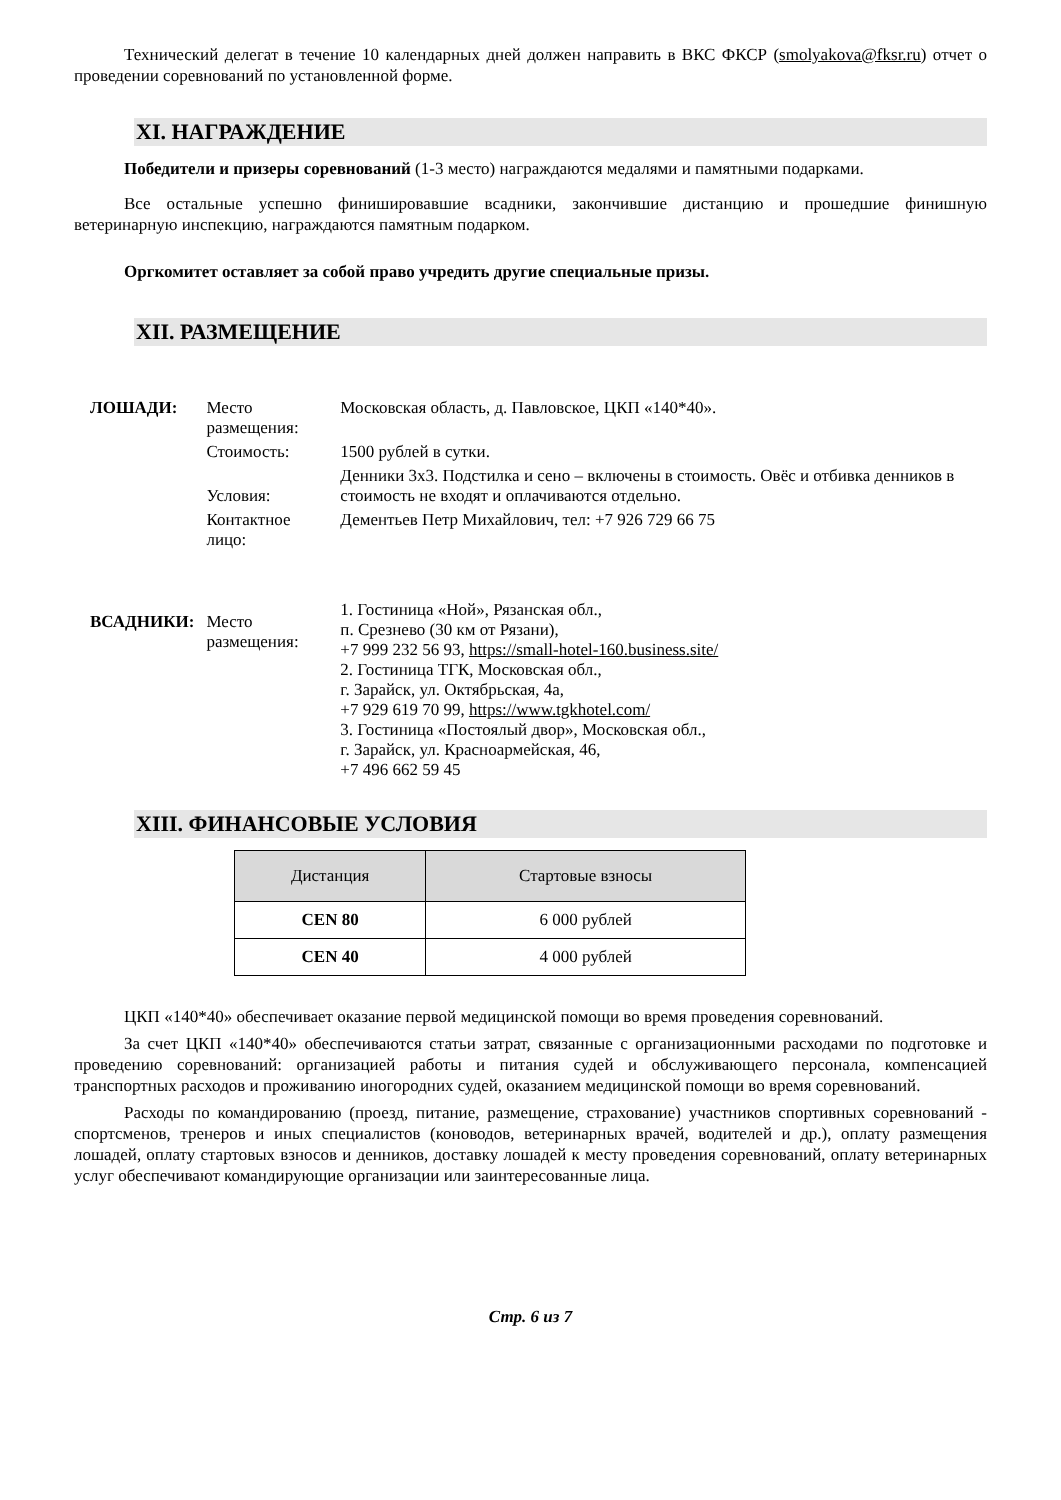Технический делегат в течение 10 календарных дней должен направить в ВКС ФКСР (smolyakova@fksr.ru) отчет о проведении соревнований по установленной форме.
XI. НАГРАЖДЕНИЕ
Победители и призеры соревнований (1-3 место) награждаются медалями и памятными подарками.
Все остальные успешно финишировавшие всадники, закончившие дистанцию и прошедшие финишную ветеринарную инспекцию, награждаются памятным подарком.
Оргкомитет оставляет за собой право учредить другие специальные призы.
XII. РАЗМЕЩЕНИЕ
| ЛОШАДИ: | Место размещения: | Московская область, д. Павловское, ЦКП «140*40». |
| | Стоимость: | 1500 рублей в сутки. |
| | Условия: | Денники 3х3. Подстилка и сено – включены в стоимость. Овёс и отбивка денников в стоимость не входят и оплачиваются отдельно. |
| | Контактное лицо: | Дементьев Петр Михайлович, тел: +7 926 729 66 75 |
| ВСАДНИКИ: | Место размещения: | 1. Гостиница «Ной», Рязанская обл., п. Срезнево (30 км от Рязани), +7 999 232 56 93, https://small-hotel-160.business.site/ 2. Гостиница ТГК, Московская обл., г. Зарайск, ул. Октябрьская, 4а, +7 929 619 70 99, https://www.tgkhotel.com/ 3. Гостиница «Постоялый двор», Московская обл., г. Зарайск, ул. Красноармейская, 46, +7 496 662 59 45 |
XIII. ФИНАНСОВЫЕ УСЛОВИЯ
| Дистанция | Стартовые взносы |
| --- | --- |
| CEN 80 | 6 000 рублей |
| CEN 40 | 4 000 рублей |
ЦКП «140*40» обеспечивает оказание первой медицинской помощи во время проведения соревнований.
За счет ЦКП «140*40» обеспечиваются статьи затрат, связанные с организационными расходами по подготовке и проведению соревнований: организацией работы и питания судей и обслуживающего персонала, компенсацией транспортных расходов и проживанию иногородних судей, оказанием медицинской помощи во время соревнований.
Расходы по командированию (проезд, питание, размещение, страхование) участников спортивных соревнований - спортсменов, тренеров и иных специалистов (коноводов, ветеринарных врачей, водителей и др.), оплату размещения лошадей, оплату стартовых взносов и денников, доставку лошадей к месту проведения соревнований, оплату ветеринарных услуг обеспечивают командирующие организации или заинтересованные лица.
Стр. 6 из 7